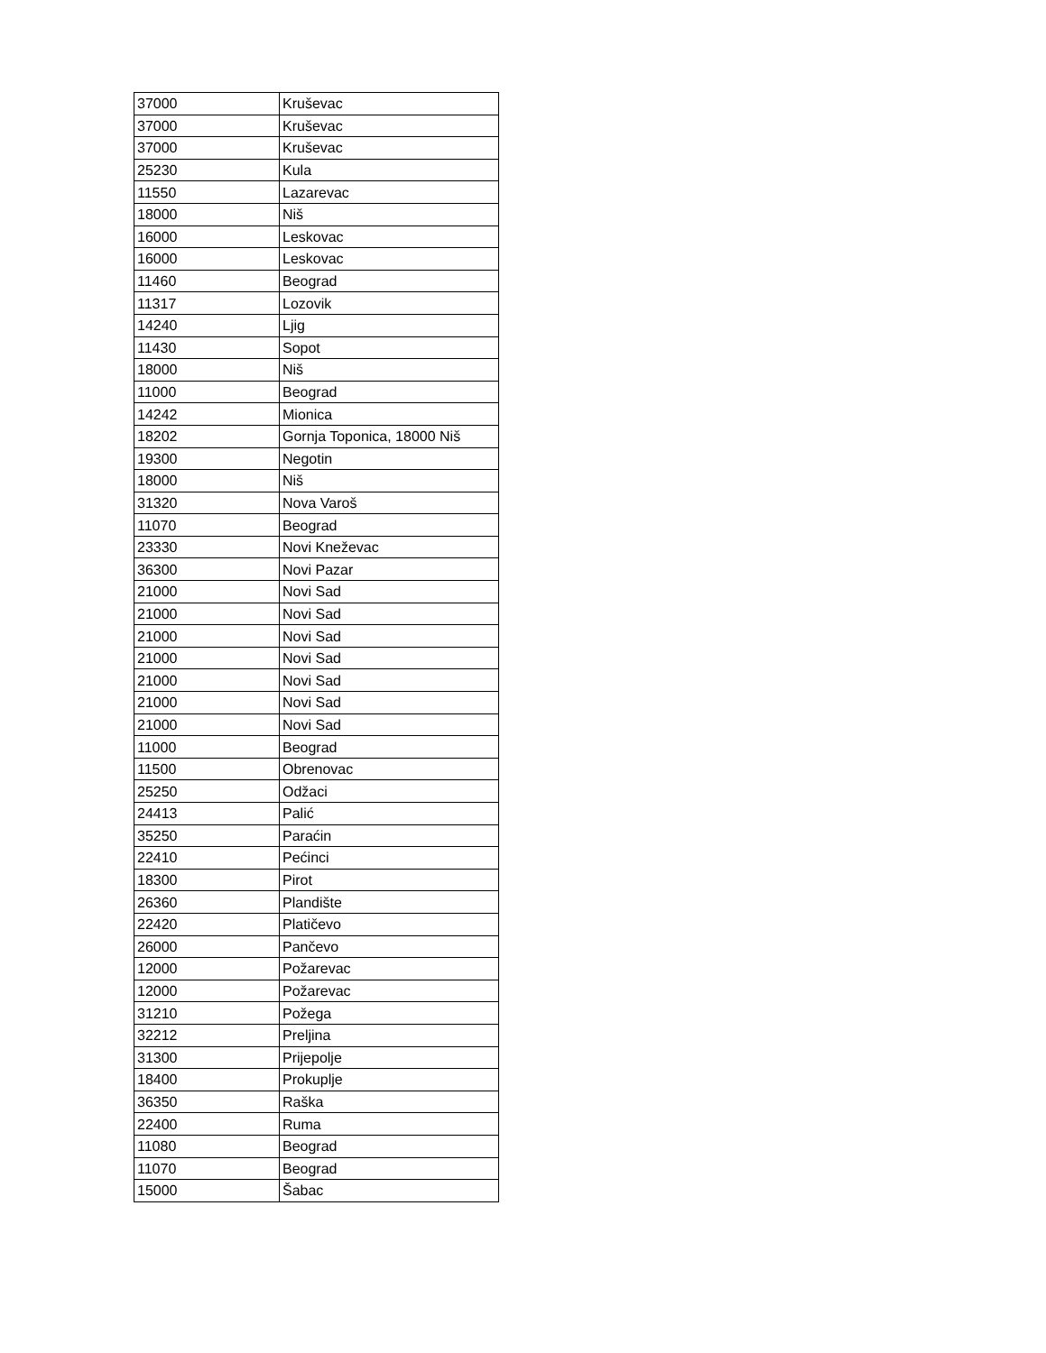| 37000 | Kruševac |
| 37000 | Kruševac |
| 37000 | Kruševac |
| 25230 | Kula |
| 11550 | Lazarevac |
| 18000 | Niš |
| 16000 | Leskovac |
| 16000 | Leskovac |
| 11460 | Beograd |
| 11317 | Lozovik |
| 14240 | Ljig |
| 11430 | Sopot |
| 18000 | Niš |
| 11000 | Beograd |
| 14242 | Mionica |
| 18202 | Gornja Toponica, 18000 Niš |
| 19300 | Negotin |
| 18000 | Niš |
| 31320 | Nova Varoš |
| 11070 | Beograd |
| 23330 | Novi Kneževac |
| 36300 | Novi Pazar |
| 21000 | Novi Sad |
| 21000 | Novi Sad |
| 21000 | Novi Sad |
| 21000 | Novi Sad |
| 21000 | Novi Sad |
| 21000 | Novi Sad |
| 21000 | Novi Sad |
| 11000 | Beograd |
| 11500 | Obrenovac |
| 25250 | Odžaci |
| 24413 | Palić |
| 35250 | Paraćin |
| 22410 | Pećinci |
| 18300 | Pirot |
| 26360 | Plandište |
| 22420 | Platičevo |
| 26000 | Pančevo |
| 12000 | Požarevac |
| 12000 | Požarevac |
| 31210 | Požega |
| 32212 | Preljina |
| 31300 | Prijepolje |
| 18400 | Prokuplje |
| 36350 | Raška |
| 22400 | Ruma |
| 11080 | Beograd |
| 11070 | Beograd |
| 15000 | Šabac |